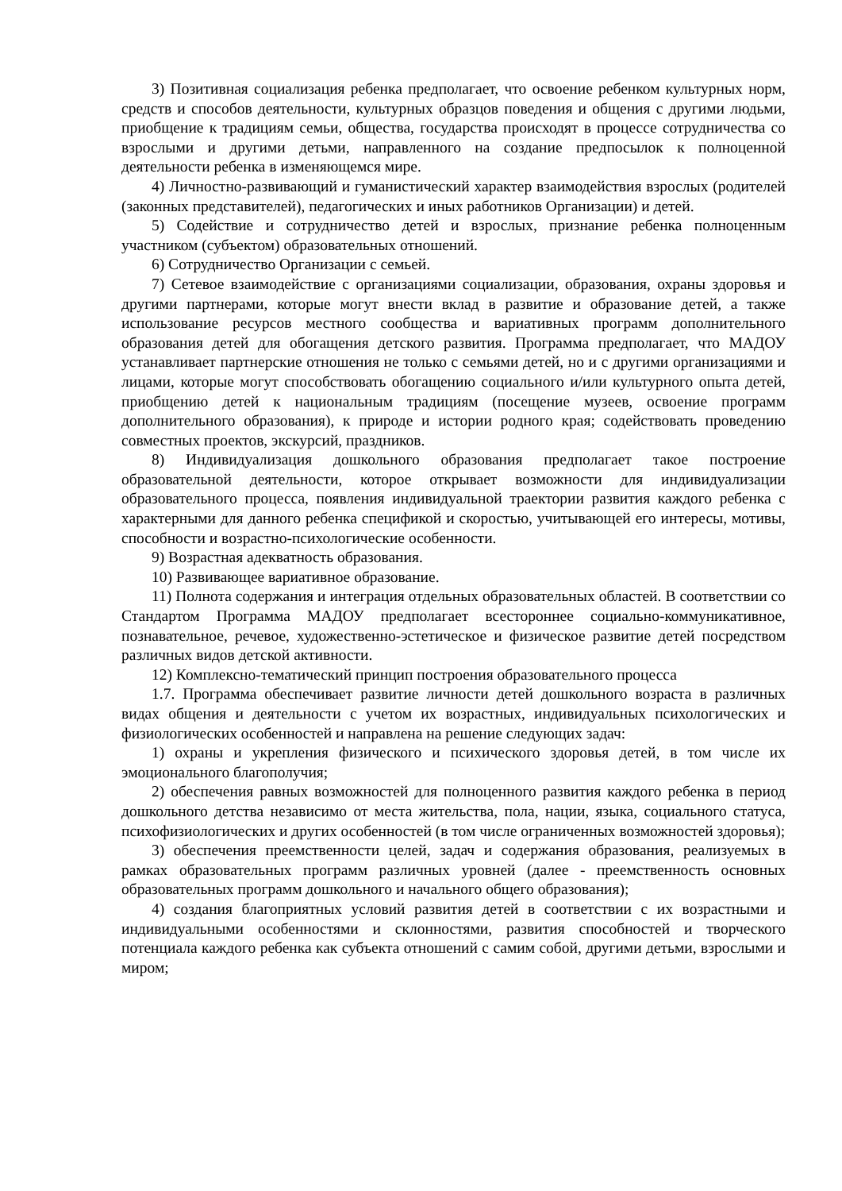3) Позитивная социализация ребенка предполагает, что освоение ребенком культурных норм, средств и способов деятельности, культурных образцов поведения и общения с другими людьми, приобщение к традициям семьи, общества, государства происходят в процессе сотрудничества со взрослыми и другими детьми, направленного на создание предпосылок к полноценной деятельности ребенка в изменяющемся мире.
4) Личностно-развивающий и гуманистический характер взаимодействия взрослых (родителей (законных представителей), педагогических и иных работников Организации) и детей.
5) Содействие и сотрудничество детей и взрослых, признание ребенка полноценным участником (субъектом) образовательных отношений.
6) Сотрудничество Организации с семьей.
7) Сетевое взаимодействие с организациями социализации, образования, охраны здоровья и другими партнерами, которые могут внести вклад в развитие и образование детей, а также использование ресурсов местного сообщества и вариативных программ дополнительного образования детей для обогащения детского развития. Программа предполагает, что МАДОУ устанавливает партнерские отношения не только с семьями детей, но и с другими организациями и лицами, которые могут способствовать обогащению социального и/или культурного опыта детей, приобщению детей к национальным традициям (посещение музеев, освоение программ дополнительного образования), к природе и истории родного края; содействовать проведению совместных проектов, экскурсий, праздников.
8) Индивидуализация дошкольного образования предполагает такое построение образовательной деятельности, которое открывает возможности для индивидуализации образовательного процесса, появления индивидуальной траектории развития каждого ребенка с характерными для данного ребенка спецификой и скоростью, учитывающей его интересы, мотивы, способности и возрастно-психологические особенности.
9) Возрастная адекватность образования.
10) Развивающее вариативное образование.
11) Полнота содержания и интеграция отдельных образовательных областей. В соответствии со Стандартом Программа МАДОУ предполагает всестороннее социально-коммуникативное, познавательное, речевое, художественно-эстетическое и физическое развитие детей посредством различных видов детской активности.
12) Комплексно-тематический принцип построения образовательного процесса
1.7. Программа обеспечивает развитие личности детей дошкольного возраста в различных видах общения и деятельности с учетом их возрастных, индивидуальных психологических и физиологических особенностей и направлена на решение следующих задач:
1) охраны и укрепления физического и психического здоровья детей, в том числе их эмоционального благополучия;
2) обеспечения равных возможностей для полноценного развития каждого ребенка в период дошкольного детства независимо от места жительства, пола, нации, языка, социального статуса, психофизиологических и других особенностей (в том числе ограниченных возможностей здоровья);
3) обеспечения преемственности целей, задач и содержания образования, реализуемых в рамках образовательных программ различных уровней (далее - преемственность основных образовательных программ дошкольного и начального общего образования);
4) создания благоприятных условий развития детей в соответствии с их возрастными и индивидуальными особенностями и склонностями, развития способностей и творческого потенциала каждого ребенка как субъекта отношений с самим собой, другими детьми, взрослыми и миром;